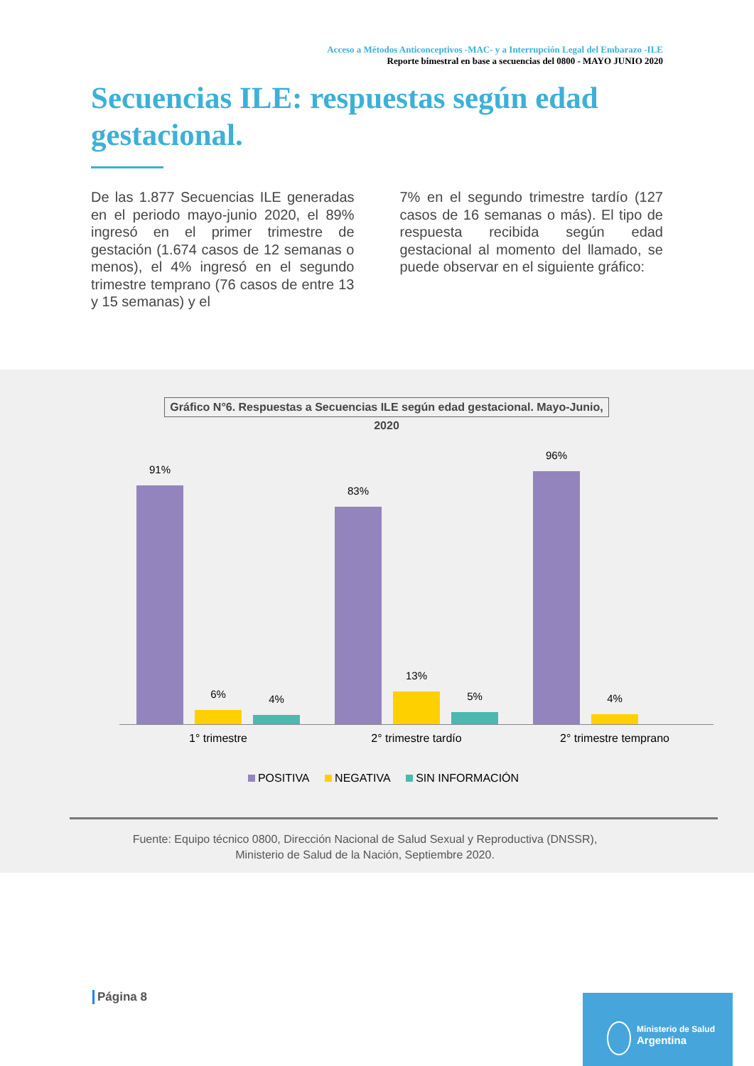Acceso a Métodos Anticonceptivos -MAC- y a Interrupción Legal del Embarazo -ILE
Reporte bimestral en base a secuencias del 0800 - MAYO JUNIO 2020
Secuencias ILE: respuestas según edad gestacional.
De las 1.877 Secuencias ILE generadas en el periodo mayo-junio 2020, el 89% ingresó en el primer trimestre de gestación (1.674 casos de 12 semanas o menos), el 4% ingresó en el segundo trimestre temprano (76 casos de entre 13 y 15 semanas) y el
7% en el segundo trimestre tardío (127 casos de 16 semanas o más). El tipo de respuesta recibida según edad gestacional al momento del llamado, se puede observar en el siguiente gráfico:
Gráfico N°6. Respuestas a Secuencias ILE según edad gestacional. Mayo-Junio, 2020
91%
6% 4%
83%
13%
5%
96%
4%
1° trimestre 2° trimestre tardío 2° trimestre temprano
POSITIVA NEGATIVA SIN INFORMACIÓN
Fuente: Equipo técnico 0800, Dirección Nacional de Salud Sexual y Reproductiva (DNSSR),
Ministerio de Salud de la Nación, Septiembre 2020.
Página 8
Ministerio de Salud
Argentina